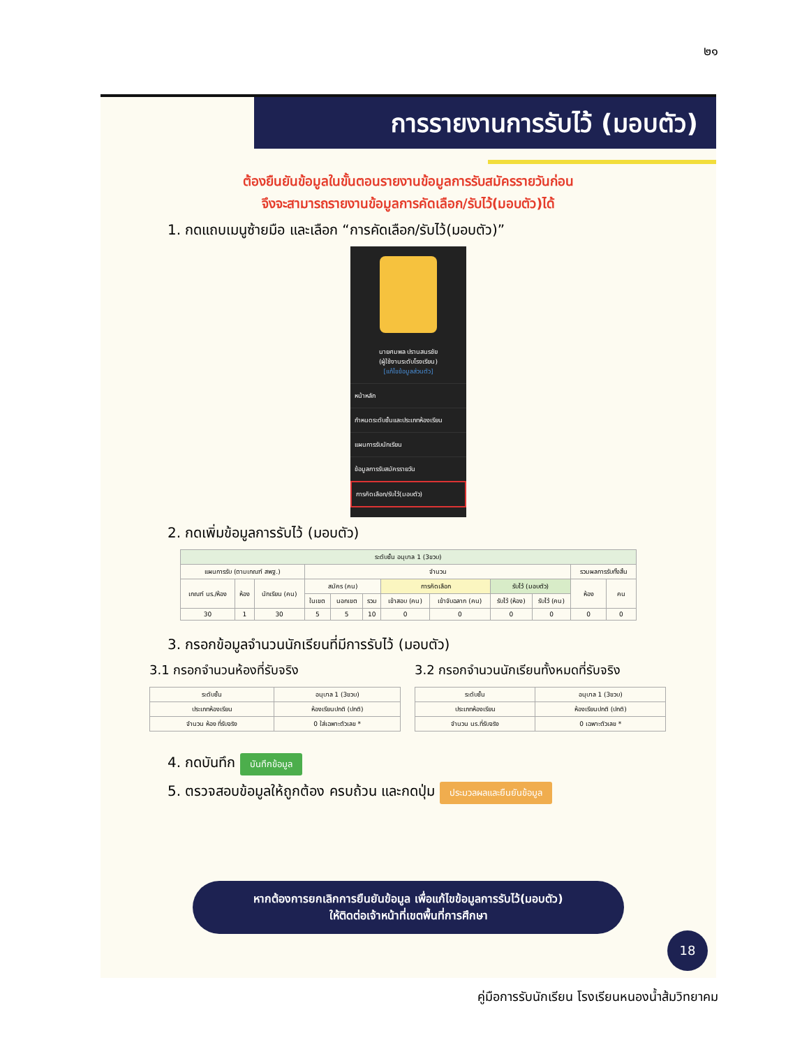๒๑
การรายงานการรับไว้ (มอบตัว)
ต้องยืนยันข้อมูลในขั้นตอนรายงานข้อมูลการรับสมัครรายวันก่อน
จึงจะสามารถรายงานข้อมูลการคัดเลือก/รับไว้(มอบตัว)ได้
1. กดแถบเมนูซ้ายมือ และเลือก “การคัดเลือก/รับไว้(มอบตัว)”
นายศมพล ปรานสนรชัย
(ผู้ใช้งานระดับโรงเรียน)
[แก้ไขข้อมูลส่วนตัว]
หน้าหลัก
กำหนดระดับชั้นและประเภทห้องเรียน
แผนการรับนักเรียน
ข้อมูลการรับสมัครรายวัน
การคัดเลือก/รับไว้(มอบตัว)
2. กดเพิ่มข้อมูลการรับไว้ (มอบตัว)
| ระดับชั้น อนุบาล 1 (3ขวบ) | | | | | | | | | | | |
| --- | --- | --- | --- | --- | --- | --- | --- | --- | --- | --- | --- |
| แผนการรับ (ตามเกณฑ์ สพฐ.) | | | จำนวน | | | | | | | รวมผลการรับทั้งสิ้น | |
| เกณฑ์ นร./ห้อง | ห้อง | นักเรียน (คน) | สมัคร (คน) | | | การคัดเลือก | | รับไว้ (มอบตัว) | | ห้อง | คน |
| | | | ในเขต | นอกเขต | รวม | เข้าสอบ (คน) | เข้าจับฉลาก (คน) | รับไว้ (ห้อง) | รับไว้ (คน) | | |
| 30 | 1 | 30 | 5 | 5 | 10 | 0 | 0 | 0 | 0 | 0 | 0 |
3. กรอกข้อมูลจำนวนนักเรียนที่มีการรับไว้ (มอบตัว)
3.1 กรอกจำนวนห้องที่รับจริง
| ระดับชั้น | อนุบาล 1 (3ขวบ) |
| ประเภทห้องเรียน | ห้องเรียนปกติ (ปกติ) |
| จำนวน ห้อง ที่รับจริง | 0 ใส่เฉพาะตัวเลข * |
3.2 กรอกจำนวนนักเรียนทั้งหมดที่รับจริง
| ระดับชั้น | อนุบาล 1 (3ขวบ) |
| ประเภทห้องเรียน | ห้องเรียนปกติ (ปกติ) |
| จำนวน นร.ที่รับจริง | 0 เฉพาะตัวเลข * |
4. กดบันทึก บันทึกข้อมูล
5. ตรวจสอบข้อมูลให้ถูกต้อง ครบถ้วน และกดปุ่ม ประมวลผลและยืนยันข้อมูล
หากต้องการยกเลิกการยืนยันข้อมูล เพื่อแก้ไขข้อมูลการรับไว้(มอบตัว)
ให้ติดต่อเจ้าหน้าที่เขตพื้นที่การศึกษา
18
คู่มือการรับนักเรียน โรงเรียนหนองน้ำส้มวิทยาคม